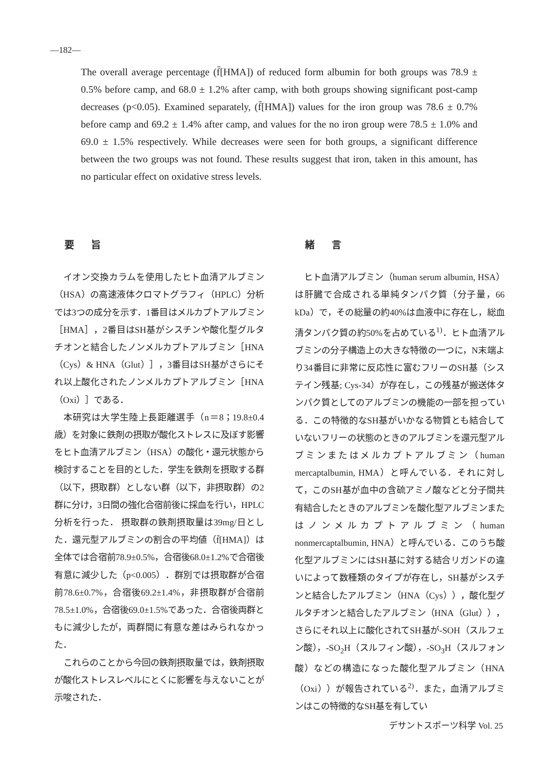—182—
The overall average percentage (f̄[HMA]) of reduced form albumin for both groups was 78.9 ± 0.5% before camp, and 68.0 ± 1.2% after camp, with both groups showing significant post-camp decreases (p<0.05). Examined separately, (f̄[HMA]) values for the iron group was 78.6 ± 0.7% before camp and 69.2 ± 1.4% after camp, and values for the no iron group were 78.5 ± 1.0% and 69.0 ± 1.5% respectively. While decreases were seen for both groups, a significant difference between the two groups was not found. These results suggest that iron, taken in this amount, has no particular effect on oxidative stress levels.
要 旨
イオン交換カラムを使用したヒト血清アルブミン（HSA）の高速液体クロマトグラフィ（HPLC）分析では3つの成分を示す．1番目はメルカプトアルブミン［HMA］，2番目はSH基がシスチンや酸化型グルタチオンと結合したノンメルカプトアルブミン［HNA（Cys）& HNA（Glut）］，3番目はSH基がさらにそれ以上酸化されたノンメルカプトアルブミン［HNA（Oxi）］である．
本研究は大学生陸上長距離選手（n＝8；19.8±0.4 歳）を対象に鉄剤の摂取が酸化ストレスに及ぼす影響をヒト血清アルブミン（HSA）の酸化・還元状態から検討することを目的とした．学生を鉄剤を摂取する群（以下，摂取群）としない群（以下，非摂取群）の2群に分け，3日間の強化合宿前後に採血を行い，HPLC分析を行った． 摂取群の鉄剤摂取量は39mg/日とした．還元型アルブミンの割合の平均値（f̄[HMA]）は全体では合宿前78.9±0.5%，合宿後68.0±1.2%で合宿後有意に減少した（p<0.005）．群別では摂取群が合宿前78.6±0.7%，合宿後69.2±1.4%，非摂取群が合宿前78.5±1.0%，合宿後69.0±1.5%であった．合宿後両群ともに減少したが，両群間に有意な差はみられなかった．
これらのことから今回の鉄剤摂取量では，鉄剤摂取が酸化ストレスレベルにとくに影響を与えないことが示唆された．
緒 言
ヒト血清アルブミン（human serum albumin, HSA）は肝臓で合成される単純タンパク質（分子量，66 kDa）で，その総量の約40%は血液中に存在し，総血清タンパク質の約50%を占めている<sup>1)</sup>．ヒト血清アルブミンの分子構造上の大きな特徴の一つに，N末端より34番目に非常に反応性に富むフリーのSH基（システイン残基; Cys-34）が存在し，この残基が搬送体タンパク質としてのアルブミンの機能の一部を担っている．この特徴的なSH基がいかなる物質とも結合していないフリーの状態のときのアルブミンを還元型アルブミンまたはメルカプトアルブミン（human mercaptalbumin, HMA）と呼んでいる．それに対して，このSH基が血中の含硫アミノ酸などと分子間共有結合したときのアルブミンを酸化型アルブミンまたはノンメルカプトアルブミン（human nonmercaptalbumin, HNA）と呼んでいる．このうち酸化型アルブミンにはSH基に対する結合リガンドの違いによって数種類のタイプが存在し，SH基がシスチンと結合したアルブミン（HNA（Cys）），酸化型グルタチオンと結合したアルブミン（HNA（Glut）），さらにそれ以上に酸化されてSH基が-SOH（スルフェン酸），-SO<sub>2</sub>H（スルフィン酸），-SO<sub>3</sub>H（スルフォン酸）などの構造になった酸化型アルブミン（HNA（Oxi））が報告されている<sup>2)</sup>．また，血清アルブミンはこの特徴的なSH基を有してい
デサントスポーツ科学 Vol. 25